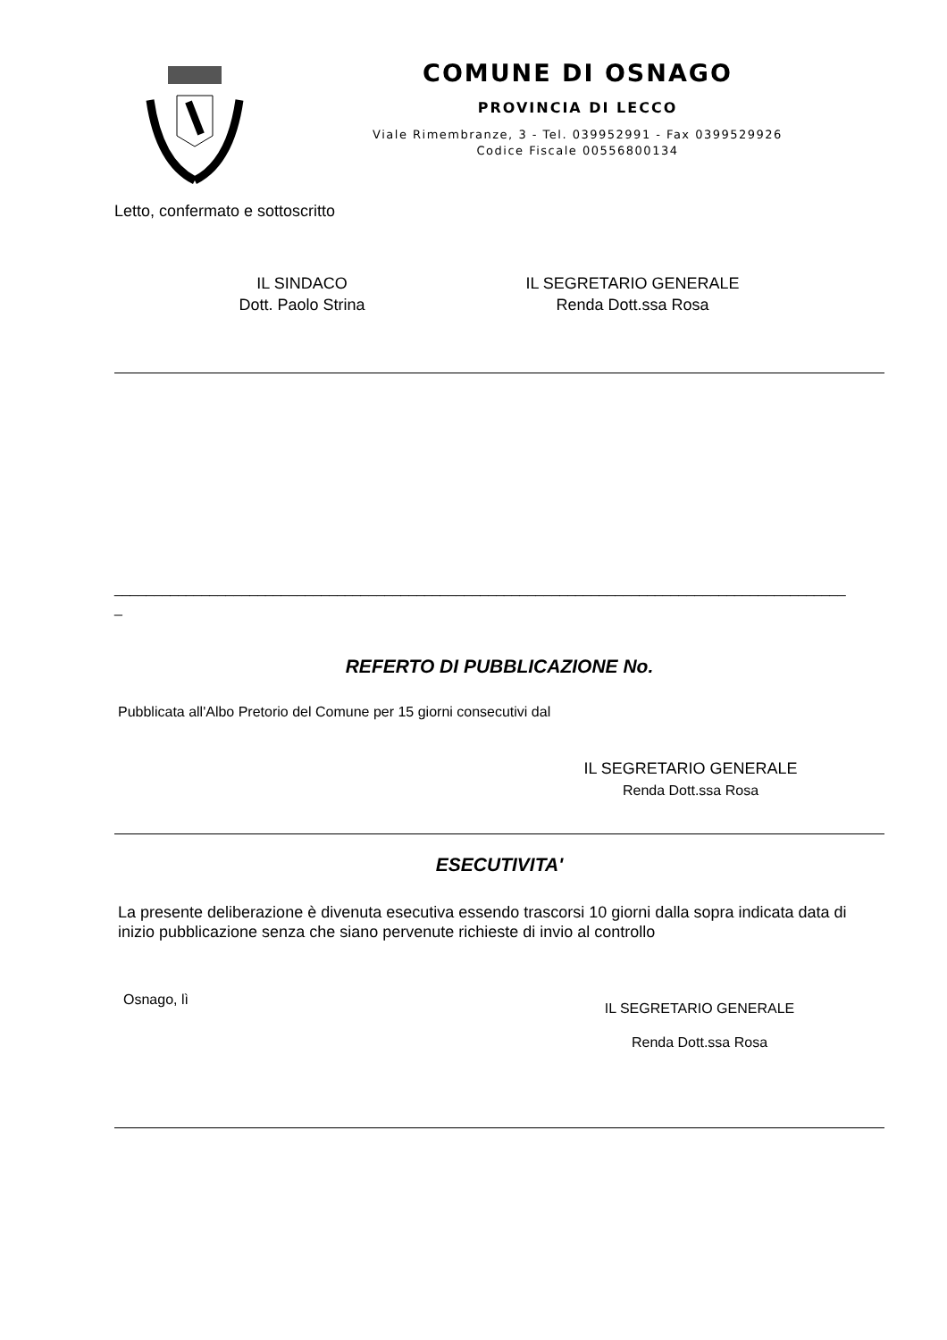COMUNE DI OSNAGO
PROVINCIA DI LECCO
Viale Rimembranze, 3 - Tel. 039952991 - Fax 0399529926
Codice Fiscale 00556800134
Letto, confermato e sottoscritto
IL SINDACO
Dott. Paolo Strina
IL SEGRETARIO GENERALE
Renda Dott.ssa Rosa
____________________________________________________________________________________________
_
REFERTO DI PUBBLICAZIONE No.
Pubblicata all'Albo Pretorio del Comune per 15 giorni consecutivi dal
IL SEGRETARIO GENERALE
Renda Dott.ssa Rosa
ESECUTIVITA'
La presente deliberazione è divenuta esecutiva essendo trascorsi 10 giorni dalla sopra indicata data di inizio pubblicazione senza che siano pervenute richieste di invio al controllo
Osnago, lì
IL SEGRETARIO GENERALE
Renda Dott.ssa Rosa